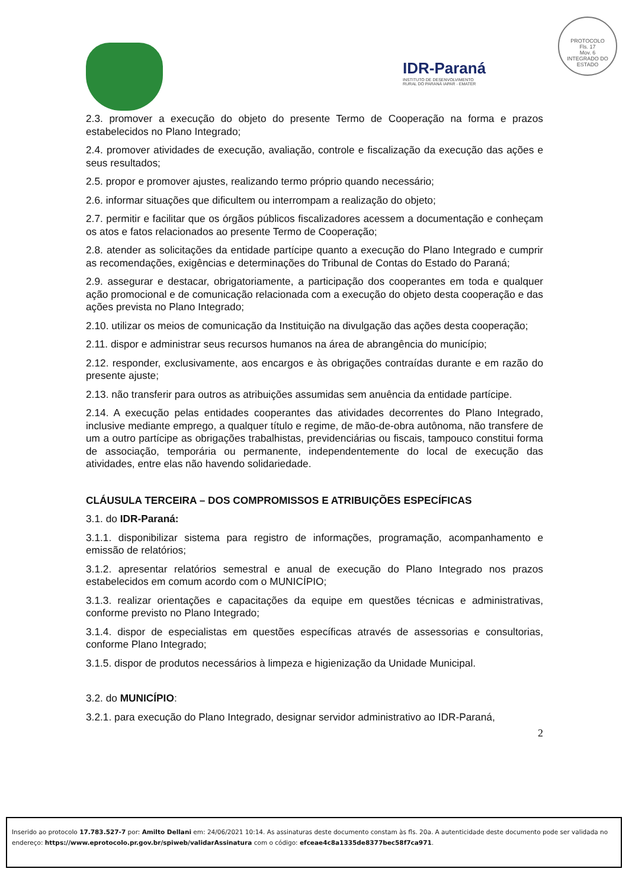IDR-Paraná
INSTITUTO DE DESENVOLVIMENTO
RURAL DO PARANÁ IAPAR - EMATER
PROTOCOLO
Fls. 17
Mov. 6
INTEGRADO DO ESTADO
2.3. promover a execução do objeto do presente Termo de Cooperação na forma e prazos estabelecidos no Plano Integrado;
2.4. promover atividades de execução, avaliação, controle e fiscalização da execução das ações e seus resultados;
2.5. propor e promover ajustes, realizando termo próprio quando necessário;
2.6. informar situações que dificultem ou interrompam a realização do objeto;
2.7. permitir e facilitar que os órgãos públicos fiscalizadores acessem a documentação e conheçam os atos e fatos relacionados ao presente Termo de Cooperação;
2.8. atender as solicitações da entidade partícipe quanto a execução do Plano Integrado e cumprir as recomendações, exigências e determinações do Tribunal de Contas do Estado do Paraná;
2.9. assegurar e destacar, obrigatoriamente, a participação dos cooperantes em toda e qualquer ação promocional e de comunicação relacionada com a execução do objeto desta cooperação e das ações prevista no Plano Integrado;
2.10. utilizar os meios de comunicação da Instituição na divulgação das ações desta cooperação;
2.11. dispor e administrar seus recursos humanos na área de abrangência do município;
2.12. responder, exclusivamente, aos encargos e às obrigações contraídas durante e em razão do presente ajuste;
2.13. não transferir para outros as atribuições assumidas sem anuência da entidade partícipe.
2.14. A execução pelas entidades cooperantes das atividades decorrentes do Plano Integrado, inclusive mediante emprego, a qualquer título e regime, de mão-de-obra autônoma, não transfere de um a outro partícipe as obrigações trabalhistas, previdenciárias ou fiscais, tampouco constitui forma de associação, temporária ou permanente, independentemente do local de execução das atividades, entre elas não havendo solidariedade.
CLÁUSULA TERCEIRA – DOS COMPROMISSOS E ATRIBUIÇÕES ESPECÍFICAS
3.1. do IDR-Paraná:
3.1.1. disponibilizar sistema para registro de informações, programação, acompanhamento e emissão de relatórios;
3.1.2. apresentar relatórios semestral e anual de execução do Plano Integrado nos prazos estabelecidos em comum acordo com o MUNICÍPIO;
3.1.3. realizar orientações e capacitações da equipe em questões técnicas e administrativas, conforme previsto no Plano Integrado;
3.1.4. dispor de especialistas em questões específicas através de assessorias e consultorias, conforme Plano Integrado;
3.1.5. dispor de produtos necessários à limpeza e higienização da Unidade Municipal.
3.2. do MUNICÍPIO:
3.2.1. para execução do Plano Integrado, designar servidor administrativo ao IDR-Paraná,
2
Inserido ao protocolo 17.783.527-7 por: Amilto Dellani em: 24/06/2021 10:14. As assinaturas deste documento constam às fls. 20a. A autenticidade deste documento pode ser validada no endereço: https://www.eprotocolo.pr.gov.br/spiweb/validarAssinatura com o código: efceae4c8a1335de8377bec58f7ca971.